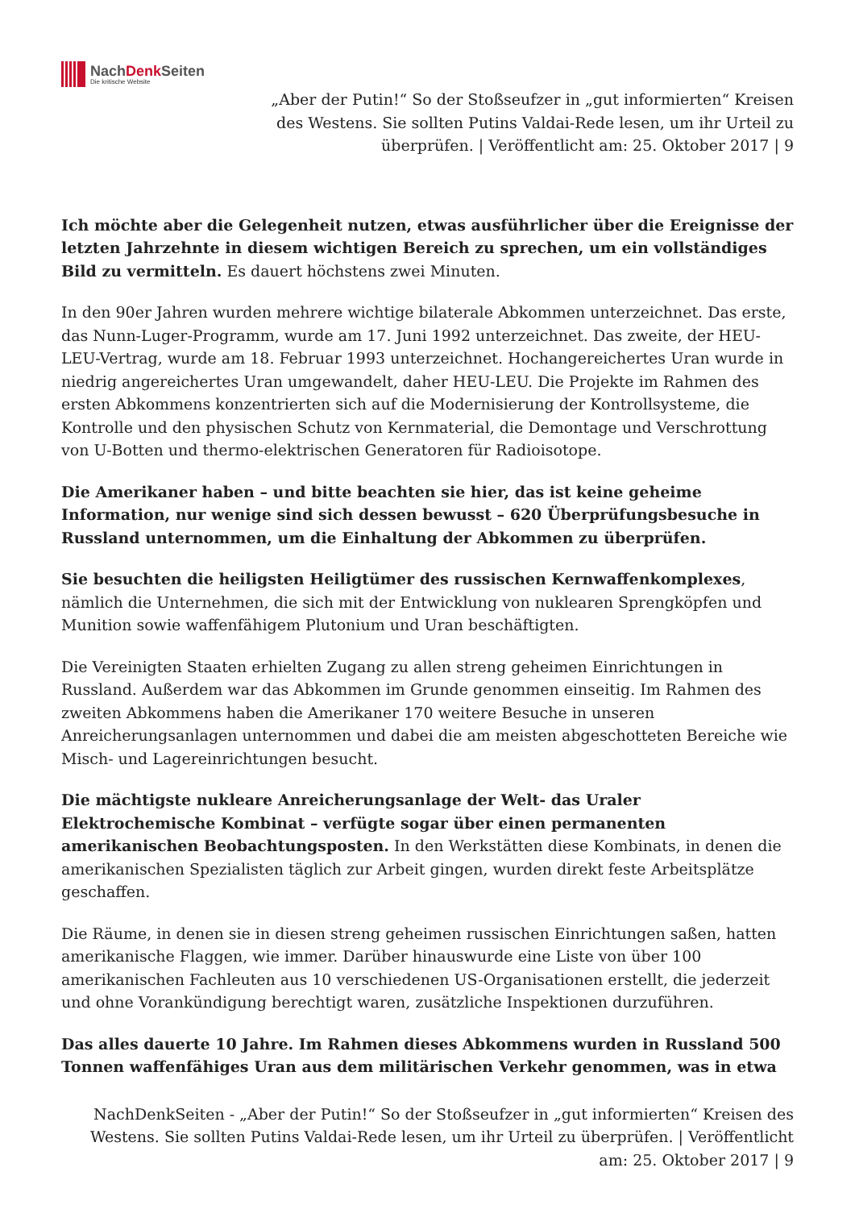NachDenk Seiten
Die kritische Website
„Aber der Putin!“ So der Stoßseufzer in „gut informierten“ Kreisen des Westens. Sie sollten Putins Valdai-Rede lesen, um ihr Urteil zu überprüfen. | Veröffentlicht am: 25. Oktober 2017 | 9
Ich möchte aber die Gelegenheit nutzen, etwas ausführlicher über die Ereignisse der letzten Jahrzehnte in diesem wichtigen Bereich zu sprechen, um ein vollständiges Bild zu vermitteln. Es dauert höchstens zwei Minuten.
In den 90er Jahren wurden mehrere wichtige bilaterale Abkommen unterzeichnet. Das erste, das Nunn-Luger-Programm, wurde am 17. Juni 1992 unterzeichnet. Das zweite, der HEU-LEU-Vertrag, wurde am 18. Februar 1993 unterzeichnet. Hochangereichertes Uran wurde in niedrig angereichertes Uran umgewandelt, daher HEU-LEU. Die Projekte im Rahmen des ersten Abkommens konzentrierten sich auf die Modernisierung der Kontrollsysteme, die Kontrolle und den physischen Schutz von Kernmaterial, die Demontage und Verschrottung von U-Botten und thermo-elektrischen Generatoren für Radioisotope.
Die Amerikaner haben – und bitte beachten sie hier, das ist keine geheime Information, nur wenige sind sich dessen bewusst – 620 Überprüfungsbesuche in Russland unternommen, um die Einhaltung der Abkommen zu überprüfen.
Sie besuchten die heiligsten Heiligtümer des russischen Kernwaffenkomplexes, nämlich die Unternehmen, die sich mit der Entwicklung von nuklearen Sprengköpfen und Munition sowie waffenfähigem Plutonium und Uran beschäftigten.
Die Vereinigten Staaten erhielten Zugang zu allen streng geheimen Einrichtungen in Russland. Außerdem war das Abkommen im Grunde genommen einseitig. Im Rahmen des zweiten Abkommens haben die Amerikaner 170 weitere Besuche in unseren Anreicherungsanlagen unternommen und dabei die am meisten abgeschotteten Bereiche wie Misch- und Lagereinrichtungen besucht.
Die mächtigste nukleare Anreicherungsanlage der Welt- das Uraler Elektrochemische Kombinat – verfügte sogar über einen permanenten amerikanischen Beobachtungsposten. In den Werkstätten diese Kombinats, in denen die amerikanischen Spezialisten täglich zur Arbeit gingen, wurden direkt feste Arbeitsplätze geschaffen.
Die Räume, in denen sie in diesen streng geheimen russischen Einrichtungen saßen, hatten amerikanische Flaggen, wie immer. Darüber hinauswurde eine Liste von über 100 amerikanischen Fachleuten aus 10 verschiedenen US-Organisationen erstellt, die jederzeit und ohne Vorankündigung berechtigt waren, zusätzliche Inspektionen durzuführen.
Das alles dauerte 10 Jahre. Im Rahmen dieses Abkommens wurden in Russland 500 Tonnen waffenfähiges Uran aus dem militärischen Verkehr genommen, was in etwa
NachDenkSeiten - „Aber der Putin!“ So der Stoßseufzer in „gut informierten“ Kreisen des Westens. Sie sollten Putins Valdai-Rede lesen, um ihr Urteil zu überprüfen. | Veröffentlicht am: 25. Oktober 2017 | 9